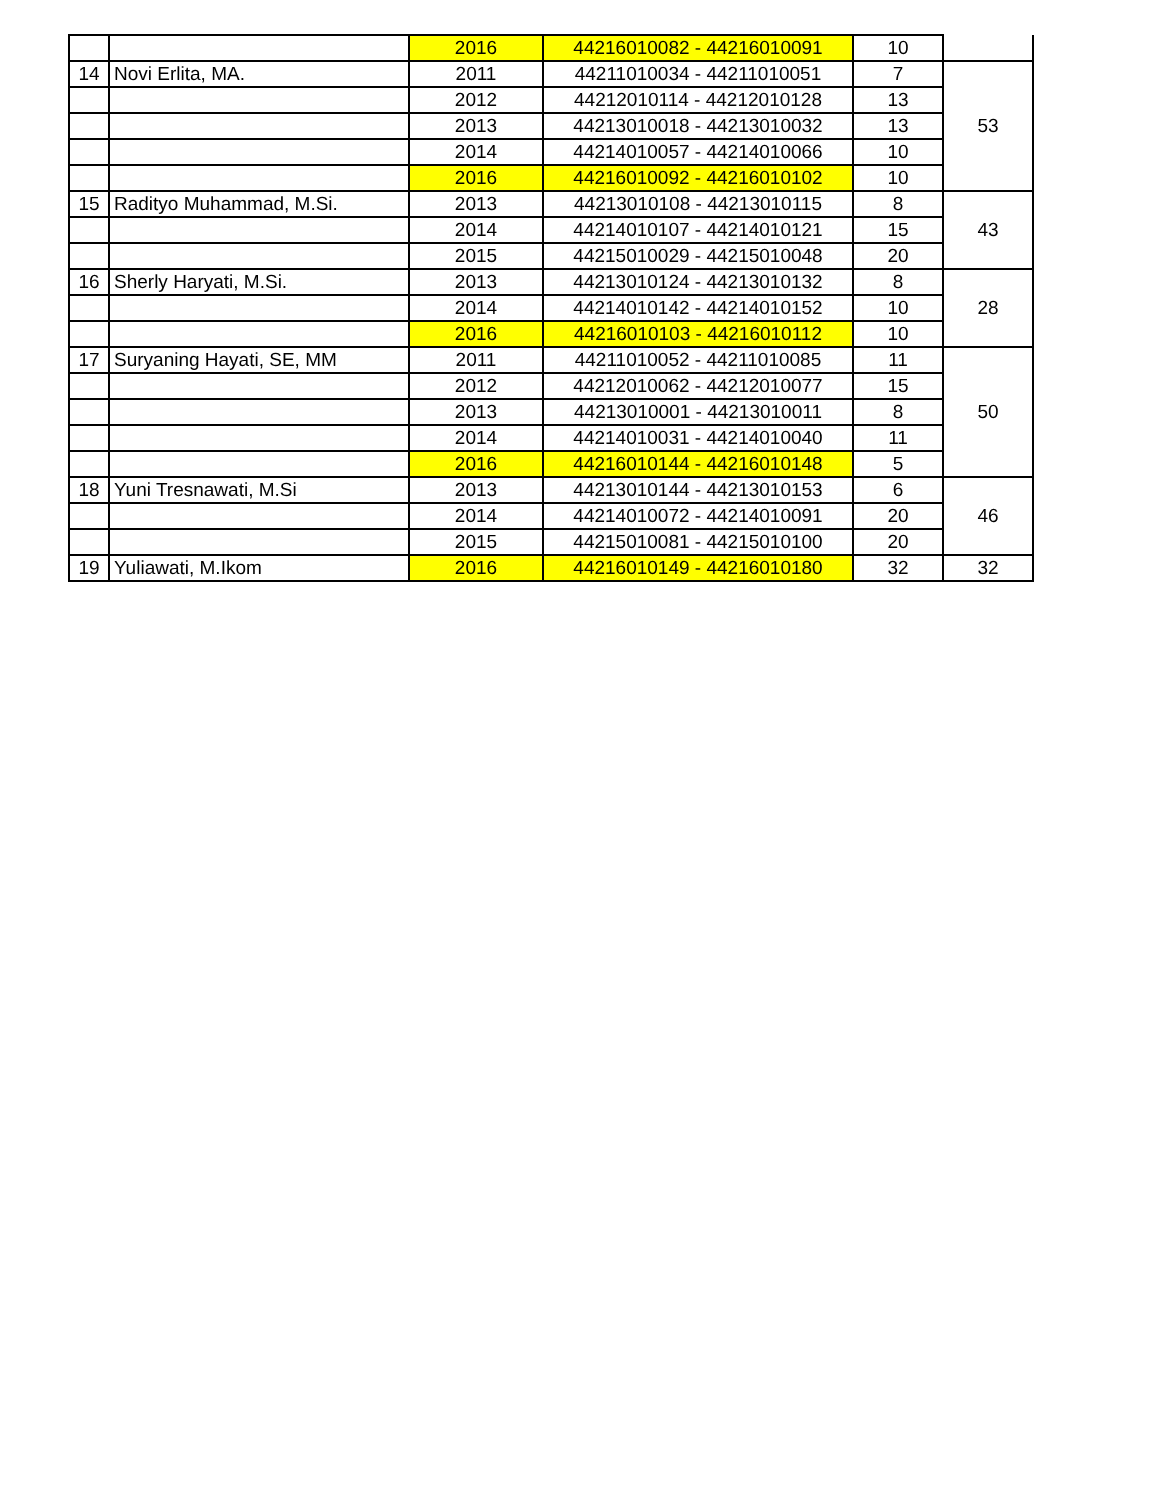| | | 2016 | 44216010082 - 44216010091 | 10 | |
| 14 | Novi Erlita, MA. | 2011 | 44211010034 - 44211010051 | 7 | 53 |
| | | 2012 | 44212010114 - 44212010128 | 13 | |
| | | 2013 | 44213010018 - 44213010032 | 13 | |
| | | 2014 | 44214010057 - 44214010066 | 10 | |
| | | 2016 | 44216010092 - 44216010102 | 10 | |
| 15 | Radityo Muhammad, M.Si. | 2013 | 44213010108 - 44213010115 | 8 | 43 |
| | | 2014 | 44214010107 - 44214010121 | 15 | |
| | | 2015 | 44215010029 - 44215010048 | 20 | |
| 16 | Sherly Haryati, M.Si. | 2013 | 44213010124 - 44213010132 | 8 | 28 |
| | | 2014 | 44214010142 - 44214010152 | 10 | |
| | | 2016 | 44216010103 - 44216010112 | 10 | |
| 17 | Suryaning Hayati, SE, MM | 2011 | 44211010052 - 44211010085 | 11 | 50 |
| | | 2012 | 44212010062 - 44212010077 | 15 | |
| | | 2013 | 44213010001 - 44213010011 | 8 | |
| | | 2014 | 44214010031 - 44214010040 | 11 | |
| | | 2016 | 44216010144 - 44216010148 | 5 | |
| 18 | Yuni Tresnawati, M.Si | 2013 | 44213010144 - 44213010153 | 6 | 46 |
| | | 2014 | 44214010072 - 44214010091 | 20 | |
| | | 2015 | 44215010081 - 44215010100 | 20 | |
| 19 | Yuliawati, M.Ikom | 2016 | 44216010149 - 44216010180 | 32 | 32 |